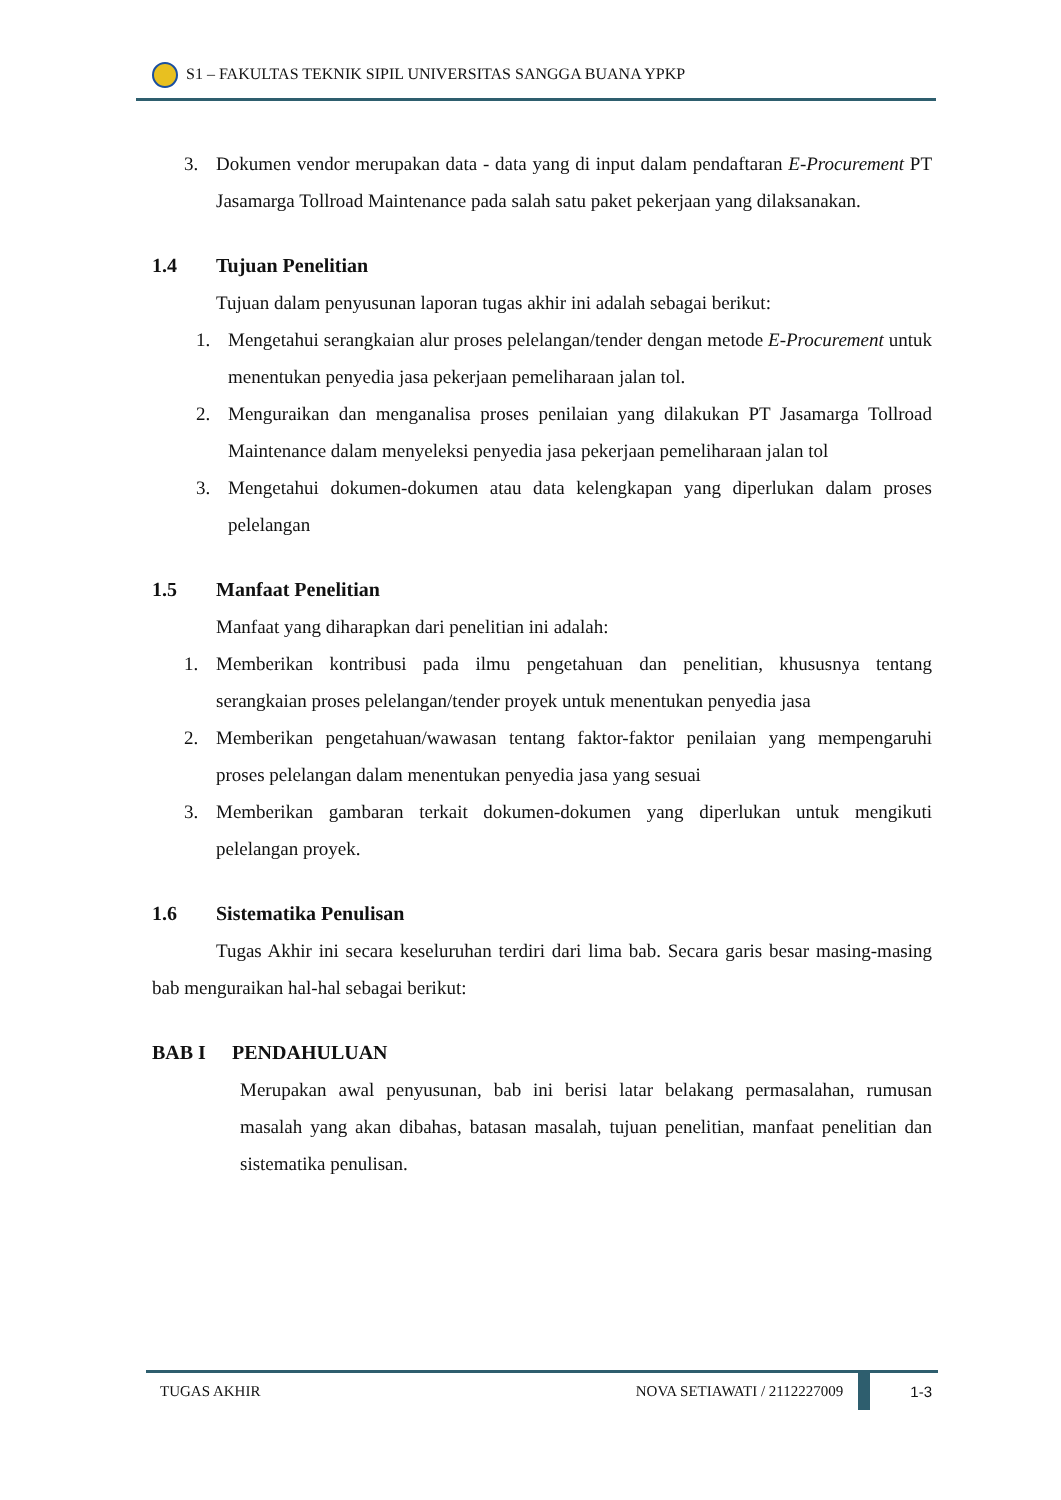S1 – FAKULTAS TEKNIK SIPIL UNIVERSITAS SANGGA BUANA YPKP
3. Dokumen vendor merupakan data - data yang di input dalam pendaftaran E-Procurement PT Jasamarga Tollroad Maintenance pada salah satu paket pekerjaan yang dilaksanakan.
1.4 Tujuan Penelitian
Tujuan dalam penyusunan laporan tugas akhir ini adalah sebagai berikut:
1. Mengetahui serangkaian alur proses pelelangan/tender dengan metode E-Procurement untuk menentukan penyedia jasa pekerjaan pemeliharaan jalan tol.
2. Menguraikan dan menganalisa proses penilaian yang dilakukan PT Jasamarga Tollroad Maintenance dalam menyeleksi penyedia jasa pekerjaan pemeliharaan jalan tol
3. Mengetahui dokumen-dokumen atau data kelengkapan yang diperlukan dalam proses pelelangan
1.5 Manfaat Penelitian
Manfaat yang diharapkan dari penelitian ini adalah:
1. Memberikan kontribusi pada ilmu pengetahuan dan penelitian, khususnya tentang serangkaian proses pelelangan/tender proyek untuk menentukan penyedia jasa
2. Memberikan pengetahuan/wawasan tentang faktor-faktor penilaian yang mempengaruhi proses pelelangan dalam menentukan penyedia jasa yang sesuai
3. Memberikan gambaran terkait dokumen-dokumen yang diperlukan untuk mengikuti pelelangan proyek.
1.6 Sistematika Penulisan
Tugas Akhir ini secara keseluruhan terdiri dari lima bab. Secara garis besar masing-masing bab menguraikan hal-hal sebagai berikut:
BAB I PENDAHULUAN
Merupakan awal penyusunan, bab ini berisi latar belakang permasalahan, rumusan masalah yang akan dibahas, batasan masalah, tujuan penelitian, manfaat penelitian dan sistematika penulisan.
TUGAS AKHIR NOVA SETIAWATI / 2112227009 1-3